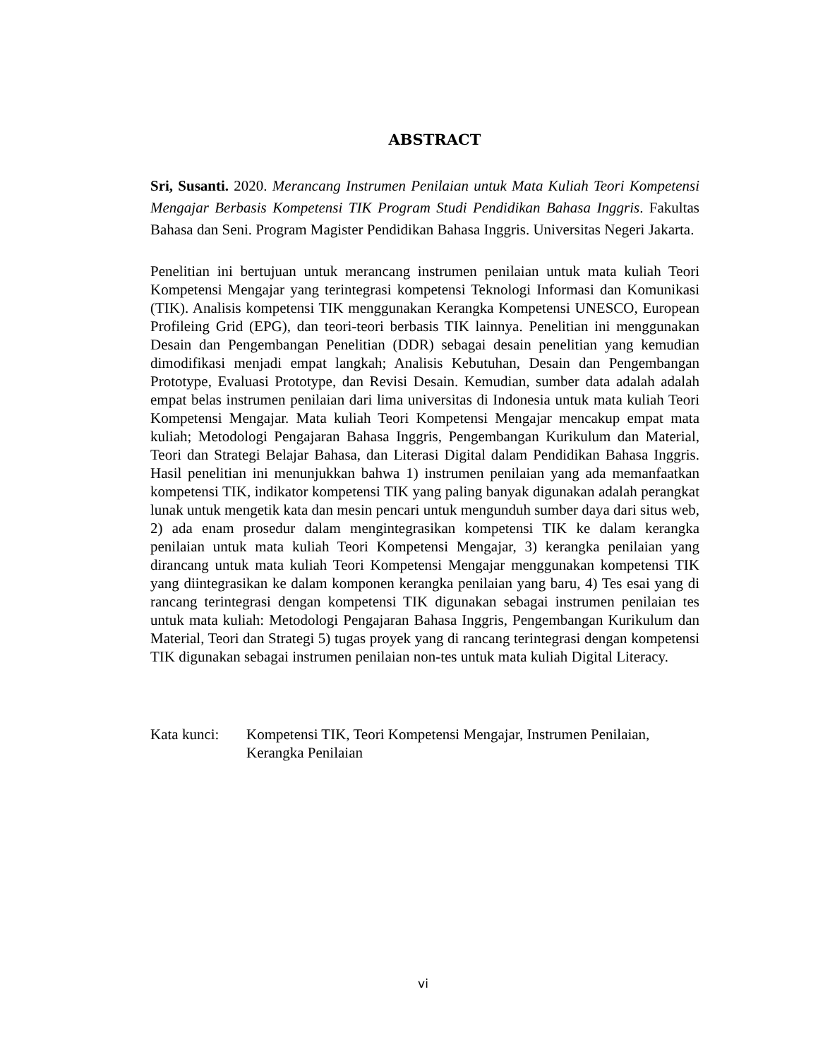ABSTRACT
Sri, Susanti. 2020. Merancang Instrumen Penilaian untuk Mata Kuliah Teori Kompetensi Mengajar Berbasis Kompetensi TIK Program Studi Pendidikan Bahasa Inggris. Fakultas Bahasa dan Seni. Program Magister Pendidikan Bahasa Inggris. Universitas Negeri Jakarta.
Penelitian ini bertujuan untuk merancang instrumen penilaian untuk mata kuliah Teori Kompetensi Mengajar yang terintegrasi kompetensi Teknologi Informasi dan Komunikasi (TIK). Analisis kompetensi TIK menggunakan Kerangka Kompetensi UNESCO, European Profileing Grid (EPG), dan teori-teori berbasis TIK lainnya. Penelitian ini menggunakan Desain dan Pengembangan Penelitian (DDR) sebagai desain penelitian yang kemudian dimodifikasi menjadi empat langkah; Analisis Kebutuhan, Desain dan Pengembangan Prototype, Evaluasi Prototype, dan Revisi Desain. Kemudian, sumber data adalah adalah empat belas instrumen penilaian dari lima universitas di Indonesia untuk mata kuliah Teori Kompetensi Mengajar. Mata kuliah Teori Kompetensi Mengajar mencakup empat mata kuliah; Metodologi Pengajaran Bahasa Inggris, Pengembangan Kurikulum dan Material, Teori dan Strategi Belajar Bahasa, dan Literasi Digital dalam Pendidikan Bahasa Inggris. Hasil penelitian ini menunjukkan bahwa 1) instrumen penilaian yang ada memanfaatkan kompetensi TIK, indikator kompetensi TIK yang paling banyak digunakan adalah perangkat lunak untuk mengetik kata dan mesin pencari untuk mengunduh sumber daya dari situs web, 2) ada enam prosedur dalam mengintegrasikan kompetensi TIK ke dalam kerangka penilaian untuk mata kuliah Teori Kompetensi Mengajar, 3) kerangka penilaian yang dirancang untuk mata kuliah Teori Kompetensi Mengajar menggunakan kompetensi TIK yang diintegrasikan ke dalam komponen kerangka penilaian yang baru, 4) Tes esai yang di rancang terintegrasi dengan kompetensi TIK digunakan sebagai instrumen penilaian tes untuk mata kuliah: Metodologi Pengajaran Bahasa Inggris, Pengembangan Kurikulum dan Material, Teori dan Strategi 5) tugas proyek yang di rancang terintegrasi dengan kompetensi TIK digunakan sebagai instrumen penilaian non-tes untuk mata kuliah Digital Literacy.
Kata kunci:
Kompetensi TIK, Teori Kompetensi Mengajar, Instrumen Penilaian, Kerangka Penilaian
vi